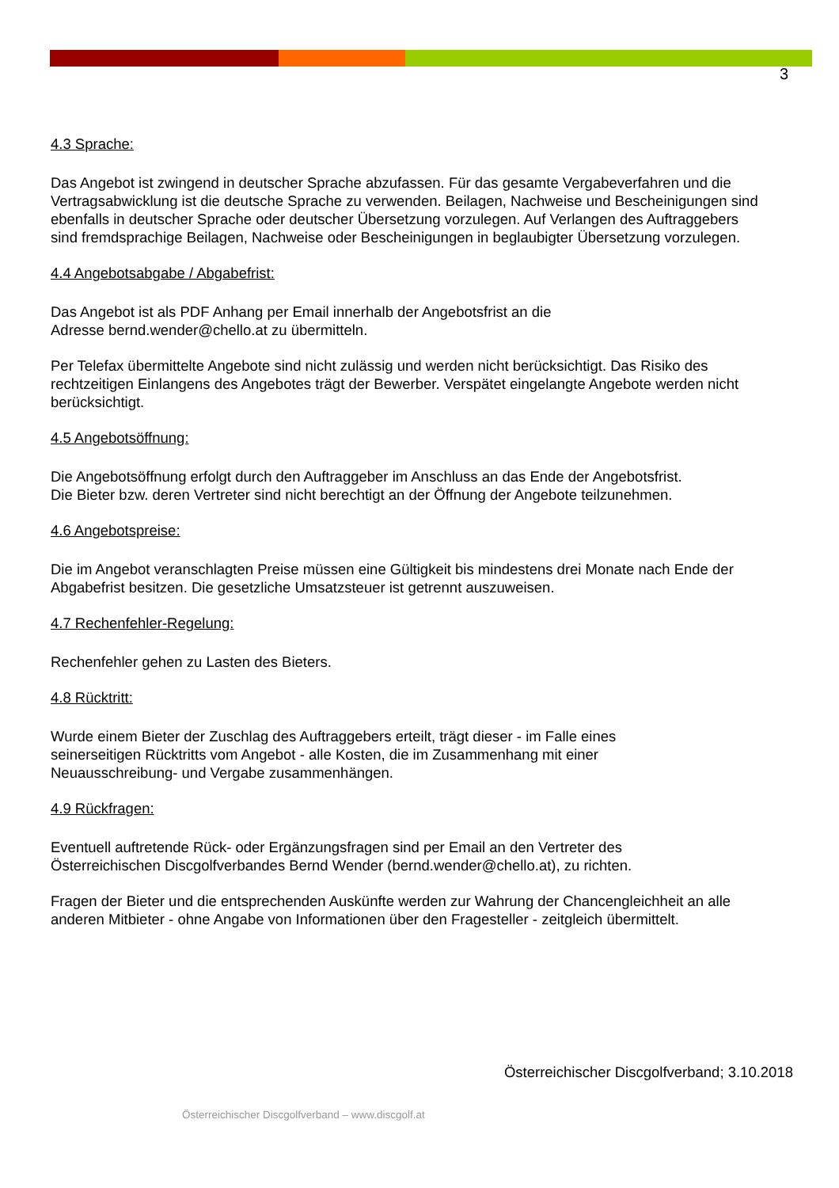3
4.3 Sprache:
Das Angebot ist zwingend in deutscher Sprache abzufassen. Für das gesamte Vergabeverfahren und die Vertragsabwicklung ist die deutsche Sprache zu verwenden. Beilagen, Nachweise und Bescheinigungen sind ebenfalls in deutscher Sprache oder deutscher Übersetzung vorzulegen. Auf Verlangen des Auftraggebers sind fremdsprachige Beilagen, Nachweise oder Bescheinigungen in beglaubigter Übersetzung vorzulegen.
4.4 Angebotsabgabe / Abgabefrist:
Das Angebot ist als PDF Anhang per Email innerhalb der Angebotsfrist an die
Adresse bernd.wender@chello.at zu übermitteln.
Per Telefax übermittelte Angebote sind nicht zulässig und werden nicht berücksichtigt. Das Risiko des rechtzeitigen Einlangens des Angebotes trägt der Bewerber. Verspätet eingelangte Angebote werden nicht berücksichtigt.
4.5 Angebotsöffnung:
Die Angebotsöffnung erfolgt durch den Auftraggeber im Anschluss an das Ende der Angebotsfrist.
Die Bieter bzw. deren Vertreter sind nicht berechtigt an der Öffnung der Angebote teilzunehmen.
4.6 Angebotspreise:
Die im Angebot veranschlagten Preise müssen eine Gültigkeit bis mindestens drei Monate nach Ende der Abgabefrist besitzen. Die gesetzliche Umsatzsteuer ist getrennt auszuweisen.
4.7 Rechenfehler-Regelung:
Rechenfehler gehen zu Lasten des Bieters.
4.8 Rücktritt:
Wurde einem Bieter der Zuschlag des Auftraggebers erteilt, trägt dieser - im Falle eines
seinerseitigen Rücktritts vom Angebot - alle Kosten, die im Zusammenhang mit einer
Neuausschreibung- und Vergabe zusammenhängen.
4.9 Rückfragen:
Eventuell auftretende Rück- oder Ergänzungsfragen sind per Email an den Vertreter des
Österreichischen Discgolfverbandes Bernd Wender (bernd.wender@chello.at), zu richten.
Fragen der Bieter und die entsprechenden Auskünfte werden zur Wahrung der Chancengleichheit an alle anderen Mitbieter - ohne Angabe von Informationen über den Fragesteller - zeitgleich übermittelt.
Österreichischer Discgolfverband; 3.10.2018
Österreichischer Discgolfverband – www.discgolf.at